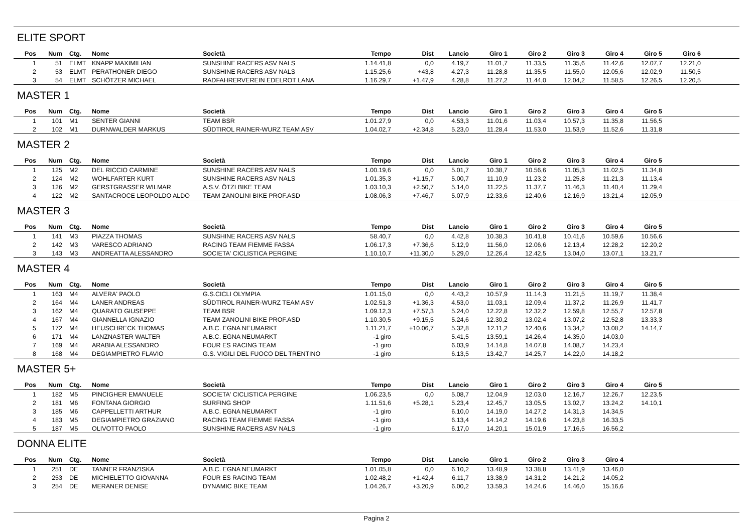ELITE SPORT
| Pos | Num | Ctg. | Nome | Società | Tempo | Dist | Lancio | Giro 1 | Giro 2 | Giro 3 | Giro 4 | Giro 5 | Giro 6 | |
| --- | --- | --- | --- | --- | --- | --- | --- | --- | --- | --- | --- | --- | --- | --- |
| 1 | 51 | ELMT | KNAPP MAXIMILIAN | SUNSHINE RACERS ASV NALS | 1.14.41,8 | 0,0 | 4.19,7 | 11.01,7 | 11.33,5 | 11.35,6 | 11.42,6 | 12.07,7 | 12.21,0 | |
| 2 | 53 | ELMT | PERATHONER DIEGO | SUNSHINE RACERS ASV NALS | 1.15.25,6 | +43,8 | 4.27,3 | 11.28,8 | 11.35,5 | 11.55,0 | 12.05,6 | 12.02,9 | 11.50,5 | |
| 3 | 54 | ELMT | SCHÖTZER MICHAEL | RADFAHRERVEREIN EDELROT LANA | 1.16.29,7 | +1.47,9 | 4.28,8 | 11.27,2 | 11.44,0 | 12.04,2 | 11.58,5 | 12.26,5 | 12.20,5 | |
MASTER 1
| Pos | Num | Ctg. | Nome | Società | Tempo | Dist | Lancio | Giro 1 | Giro 2 | Giro 3 | Giro 4 | Giro 5 | | |
| --- | --- | --- | --- | --- | --- | --- | --- | --- | --- | --- | --- | --- | --- | --- |
| 1 | 101 | M1 | SENTER GIANNI | TEAM BSR | 1.01.27,9 | 0,0 | 4.53,3 | 11.01,6 | 11.03,4 | 10.57,3 | 11.35,8 | 11.56,5 | | |
| 2 | 102 | M1 | DURNWALDER MARKUS | SÜDTIROL RAINER-WURZ TEAM ASV | 1.04.02,7 | +2.34,8 | 5.23,0 | 11.28,4 | 11.53,0 | 11.53,9 | 11.52,6 | 11.31,8 | | |
MASTER 2
| Pos | Num | Ctg. | Nome | Società | Tempo | Dist | Lancio | Giro 1 | Giro 2 | Giro 3 | Giro 4 | Giro 5 | | |
| --- | --- | --- | --- | --- | --- | --- | --- | --- | --- | --- | --- | --- | --- | --- |
| 1 | 125 | M2 | DEL RICCIO CARMINE | SUNSHINE RACERS ASV NALS | 1.00.19,6 | 0,0 | 5.01,7 | 10.38,7 | 10.56,6 | 11.05,3 | 11.02,5 | 11.34,8 | | |
| 2 | 124 | M2 | WOHLFARTER KURT | SUNSHINE RACERS ASV NALS | 1.01.35,3 | +1.15,7 | 5.00,7 | 11.10,9 | 11.23,2 | 11.25,8 | 11.21,3 | 11.13,4 | | |
| 3 | 126 | M2 | GERSTGRASSER WILMAR | A.S.V. ÖTZI BIKE TEAM | 1.03.10,3 | +2.50,7 | 5.14,0 | 11.22,5 | 11.37,7 | 11.46,3 | 11.40,4 | 11.29,4 | | |
| 4 | 122 | M2 | SANTACROCE LEOPOLDO ALDO | TEAM ZANOLINI BIKE PROF.ASD | 1.08.06,3 | +7.46,7 | 5.07,9 | 12.33,6 | 12.40,6 | 12.16,9 | 13.21,4 | 12.05,9 | | |
MASTER 3
| Pos | Num | Ctg. | Nome | Società | Tempo | Dist | Lancio | Giro 1 | Giro 2 | Giro 3 | Giro 4 | Giro 5 | | |
| --- | --- | --- | --- | --- | --- | --- | --- | --- | --- | --- | --- | --- | --- | --- |
| 1 | 141 | M3 | PIAZZA THOMAS | SUNSHINE RACERS ASV NALS | 58.40,7 | 0,0 | 4.42,8 | 10.38,3 | 10.41,8 | 10.41,6 | 10.59,6 | 10.56,6 | | |
| 2 | 142 | M3 | VARESCO ADRIANO | RACING TEAM FIEMME FASSA | 1.06.17,3 | +7.36,6 | 5.12,9 | 11.56,0 | 12.06,6 | 12.13,4 | 12.28,2 | 12.20,2 | | |
| 3 | 143 | M3 | ANDREATTA ALESSANDRO | SOCIETA' CICLISTICA PERGINE | 1.10.10,7 | +11.30,0 | 5.29,0 | 12.26,4 | 12.42,5 | 13.04,0 | 13.07,1 | 13.21,7 | | |
MASTER 4
| Pos | Num | Ctg. | Nome | Società | Tempo | Dist | Lancio | Giro 1 | Giro 2 | Giro 3 | Giro 4 | Giro 5 | | |
| --- | --- | --- | --- | --- | --- | --- | --- | --- | --- | --- | --- | --- | --- | --- |
| 1 | 163 | M4 | ALVERA' PAOLO | G.S.CICLI OLYMPIA | 1.01.15,0 | 0,0 | 4.43,2 | 10.57,9 | 11.14,3 | 11.21,5 | 11.19,7 | 11.38,4 | | |
| 2 | 164 | M4 | LANER ANDREAS | SÜDTIROL RAINER-WURZ TEAM ASV | 1.02.51,3 | +1.36,3 | 4.53,0 | 11.03,1 | 12.09,4 | 11.37,2 | 11.26,9 | 11.41,7 | | |
| 3 | 162 | M4 | QUARATO GIUSEPPE | TEAM BSR | 1.09.12,3 | +7.57,3 | 5.24,0 | 12.22,8 | 12.32,2 | 12.59,8 | 12.55,7 | 12.57,8 | | |
| 4 | 167 | M4 | GIANNELLA IGNAZIO | TEAM ZANOLINI BIKE PROF.ASD | 1.10.30,5 | +9.15,5 | 5.24,6 | 12.30,2 | 13.02,4 | 13.07,2 | 12.52,8 | 13.33,3 | | |
| 5 | 172 | M4 | HEUSCHRECK THOMAS | A.B.C. EGNA NEUMARKT | 1.11.21,7 | +10.06,7 | 5.32,8 | 12.11,2 | 12.40,6 | 13.34,2 | 13.08,2 | 14.14,7 | | |
| 6 | 171 | M4 | LANZNASTER WALTER | A.B.C. EGNA NEUMARKT | -1 giro | | 5.41,5 | 13.59,1 | 14.26,4 | 14.35,0 | 14.03,0 | | | |
| 7 | 169 | M4 | ARABIA ALESSANDRO | FOUR ES RACING TEAM | -1 giro | | 6.03,9 | 14.14,8 | 14.07,8 | 14.08,7 | 14.23,4 | | | |
| 8 | 168 | M4 | DEGIAMPIETRO FLAVIO | G.S. VIGILI DEL FUOCO DEL TRENTINO | -1 giro | | 6.13,5 | 13.42,7 | 14.25,7 | 14.22,0 | 14.18,2 | | | |
MASTER 5+
| Pos | Num | Ctg. | Nome | Società | Tempo | Dist | Lancio | Giro 1 | Giro 2 | Giro 3 | Giro 4 | Giro 5 | | |
| --- | --- | --- | --- | --- | --- | --- | --- | --- | --- | --- | --- | --- | --- | --- |
| 1 | 182 | M5 | PINCIGHER EMANUELE | SOCIETA' CICLISTICA PERGINE | 1.06.23,5 | 0,0 | 5.08,7 | 12.04,9 | 12.03,0 | 12.16,7 | 12.26,7 | 12.23,5 | | |
| 2 | 181 | M6 | FONTANA GIORGIO | SURFING SHOP | 1.11.51,6 | +5.28,1 | 5.23,4 | 12.45,7 | 13.05,5 | 13.02,7 | 13.24,2 | 14.10,1 | | |
| 3 | 185 | M6 | CAPPELLETTI ARTHUR | A.B.C. EGNA NEUMARKT | -1 giro | | 6.10,0 | 14.19,0 | 14.27,2 | 14.31,3 | 14.34,5 | | | |
| 4 | 183 | M5 | DEGIAMPIETRO GRAZIANO | RACING TEAM FIEMME FASSA | -1 giro | | 6.13,4 | 14.14,2 | 14.19,6 | 14.23,8 | 16.33,5 | | | |
| 5 | 187 | M5 | OLIVOTTO PAOLO | SUNSHINE RACERS ASV NALS | -1 giro | | 6.17,0 | 14.20,1 | 15.01,9 | 17.16,5 | 16.56,2 | | | |
DONNA ELITE
| Pos | Num | Ctg. | Nome | Società | Tempo | Dist | Lancio | Giro 1 | Giro 2 | Giro 3 | Giro 4 | | | |
| --- | --- | --- | --- | --- | --- | --- | --- | --- | --- | --- | --- | --- | --- | --- |
| 1 | 251 | DE | TANNER FRANZISKA | A.B.C. EGNA NEUMARKT | 1.01.05,8 | 0,0 | 6.10,2 | 13.48,9 | 13.38,8 | 13.41,9 | 13.46,0 | | | |
| 2 | 253 | DE | MICHIELETTO GIOVANNA | FOUR ES RACING TEAM | 1.02.48,2 | +1.42,4 | 6.11,7 | 13.38,9 | 14.31,2 | 14.21,2 | 14.05,2 | | | |
| 3 | 254 | DE | MERANER DENISE | DYNAMIC BIKE TEAM | 1.04.26,7 | +3.20,9 | 6.00,2 | 13.59,3 | 14.24,6 | 14.46,0 | 15.16,6 | | | |
Pagina 2